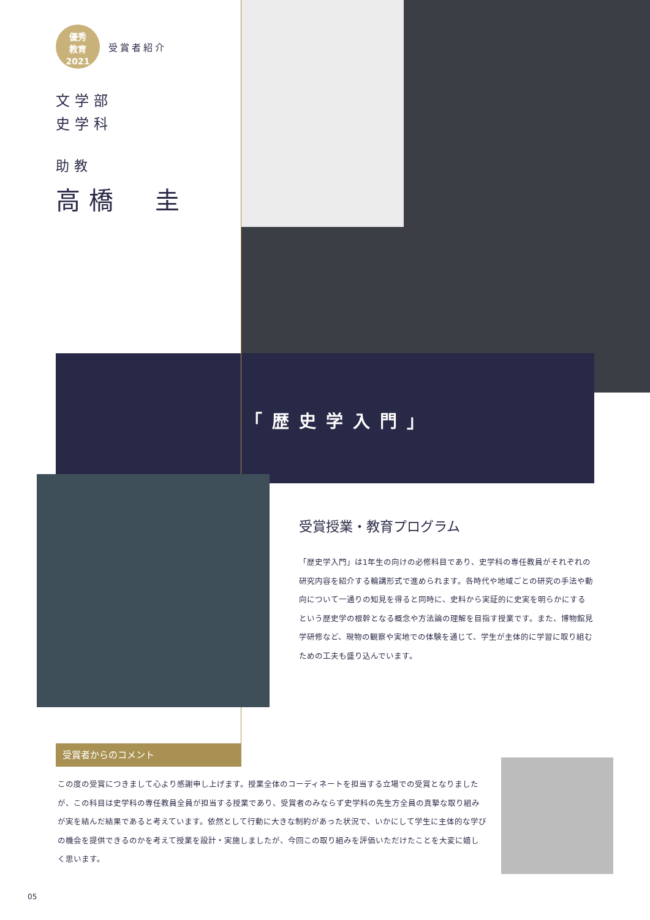優秀
教育
2021
受賞者紹介
文学部
史学科
助教
高橋　圭
「歴史学入門」
受賞授業・教育プログラム
「歴史学入門」は1年生の向けの必修科目であり、史学科の専任教員がそれぞれの研究内容を紹介する輪講形式で進められます。各時代や地域ごとの研究の手法や動向について一通りの知見を得ると同時に、史料から実証的に史実を明らかにするという歴史学の根幹となる概念や方法論の理解を目指す授業です。また、博物館見学研修など、現物の観察や実地での体験を通じて、学生が主体的に学習に取り組むための工夫も盛り込んでいます。
受賞者からのコメント
この度の受賞につきまして心より感謝申し上げます。授業全体のコーディネートを担当する立場での受賞となりましたが、この科目は史学科の専任教員全員が担当する授業であり、受賞者のみならず史学科の先生方全員の真摯な取り組みが実を結んだ結果であると考えています。依然として行動に大きな制約があった状況で、いかにして学生に主体的な学びの機会を提供できるのかを考えて授業を設計・実施しましたが、今回この取り組みを評価いただけたことを大変に嬉しく思います。
05